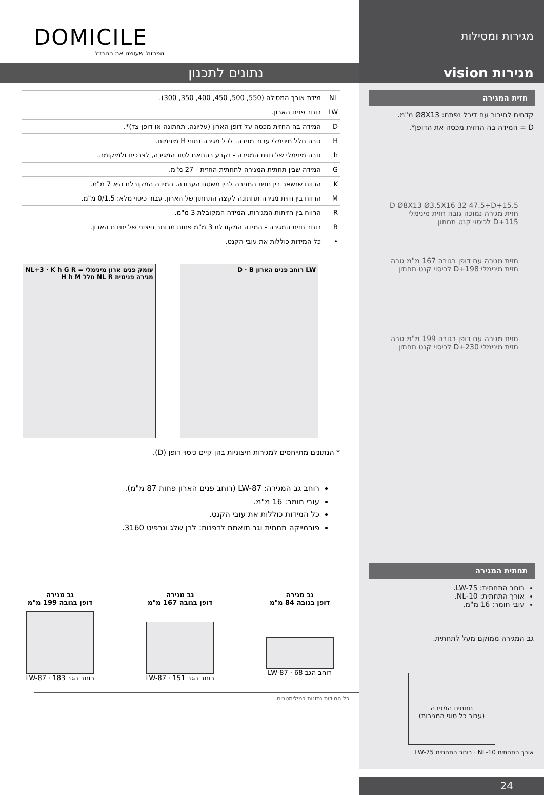מגירות ומסילות
מגירות vision
חזית המגירה
קדחים לחיבור עם דיבל נפתח: Ø8X13 מ"מ.
D = המידה בה החזית מכסה את הדופן*.
15.5+D Ø8X13 Ø3.5X16 32 47.5+D חזית מגירה נמוכה גובה חזית מינימלי 115+D לכיסוי קנט תחתון
חזית מגירה עם דופן בגובה 167 מ"מ גובה חזית מינימלי 198+D לכיסוי קנט תחתון
חזית מגירה עם דופן בגובה 199 מ"מ גובה חזית מינימלי 230+D לכיסוי קנט תחתון
תחתית המגירה
רוחב התחתית: LW-75.
אורך התחתית: NL-10.
עובי חומר: 16 מ"מ.
גב המגירה ממוקם מעל לתחתית.
תחתית המגירה
(עבור כל סוגי המגירות)
אורך התחתית NL-10 · רוחב התחתית LW-75
24
DOMICILE
הפרזול שעושה את ההבדל
נתונים לתכנון
| NL | מידת אורך המסילה (550, 500, 450, 400, 350, 300). |
| LW | רוחב פנים הארון. |
| D | המידה בה החזית מכסה על דופן הארון (עליונה, תחתונה או דופן צד)*. |
| H | גובה חלל מינימלי עבור מגירה. לכל מגירה נתוני H מינימום. |
| h | גובה מינימלי של חזית המגירה - נקבע בהתאם לסוג המגירה, לצרכים ולמיקומה. |
| G | המידה שבין תחתית המגירה לתחתית החזית - 27 מ"מ. |
| K | הרווח שנשאר בין חזית המגירה לבין משטח העבודה. המידה המקובלת היא 7 מ"מ. |
| M | הרווח בין חזית מגירה תחתונה לקצה התחתון של הארון. עבור כיסוי מלא: 0/1.5 מ"מ. |
| R | הרווח בין חזיתות המגירות, המידה המקובלת 3 מ"מ. |
| B | רוחב חזית המגירה - המידה המקובלת 3 מ"מ פחות מרוחב חיצוני של יחידת הארון. |
| • | כל המידות כוללות את עובי הקנט. |
LW רוחב פנים הארון D · B עומק פנים ארון מינימלי = NL+3 · K h G R מגירה פנימית NL R חלל H h M
* הנתונים מתייחסים למגירות חיצוניות בהן קיים כיסוי דופן (D).
רוחב גב המגירה: LW-87 (רוחב פנים הארון פחות 87 מ"מ).
עובי חומר: 16 מ"מ.
כל המידות כוללות את עובי הקנט.
פורמייקה תחתית וגב תואמת לדפנות: לבן שלג וגרפיט 3160.
גב מגירה
דופן בגובה 84 מ"מ
רוחב הגב LW-87 · 68
גב מגירה
דופן בגובה 167 מ"מ
רוחב הגב LW-87 · 151
גב מגירה
דופן בגובה 199 מ"מ
רוחב הגב LW-87 · 183
כל המידות נתונות במילימטרים.